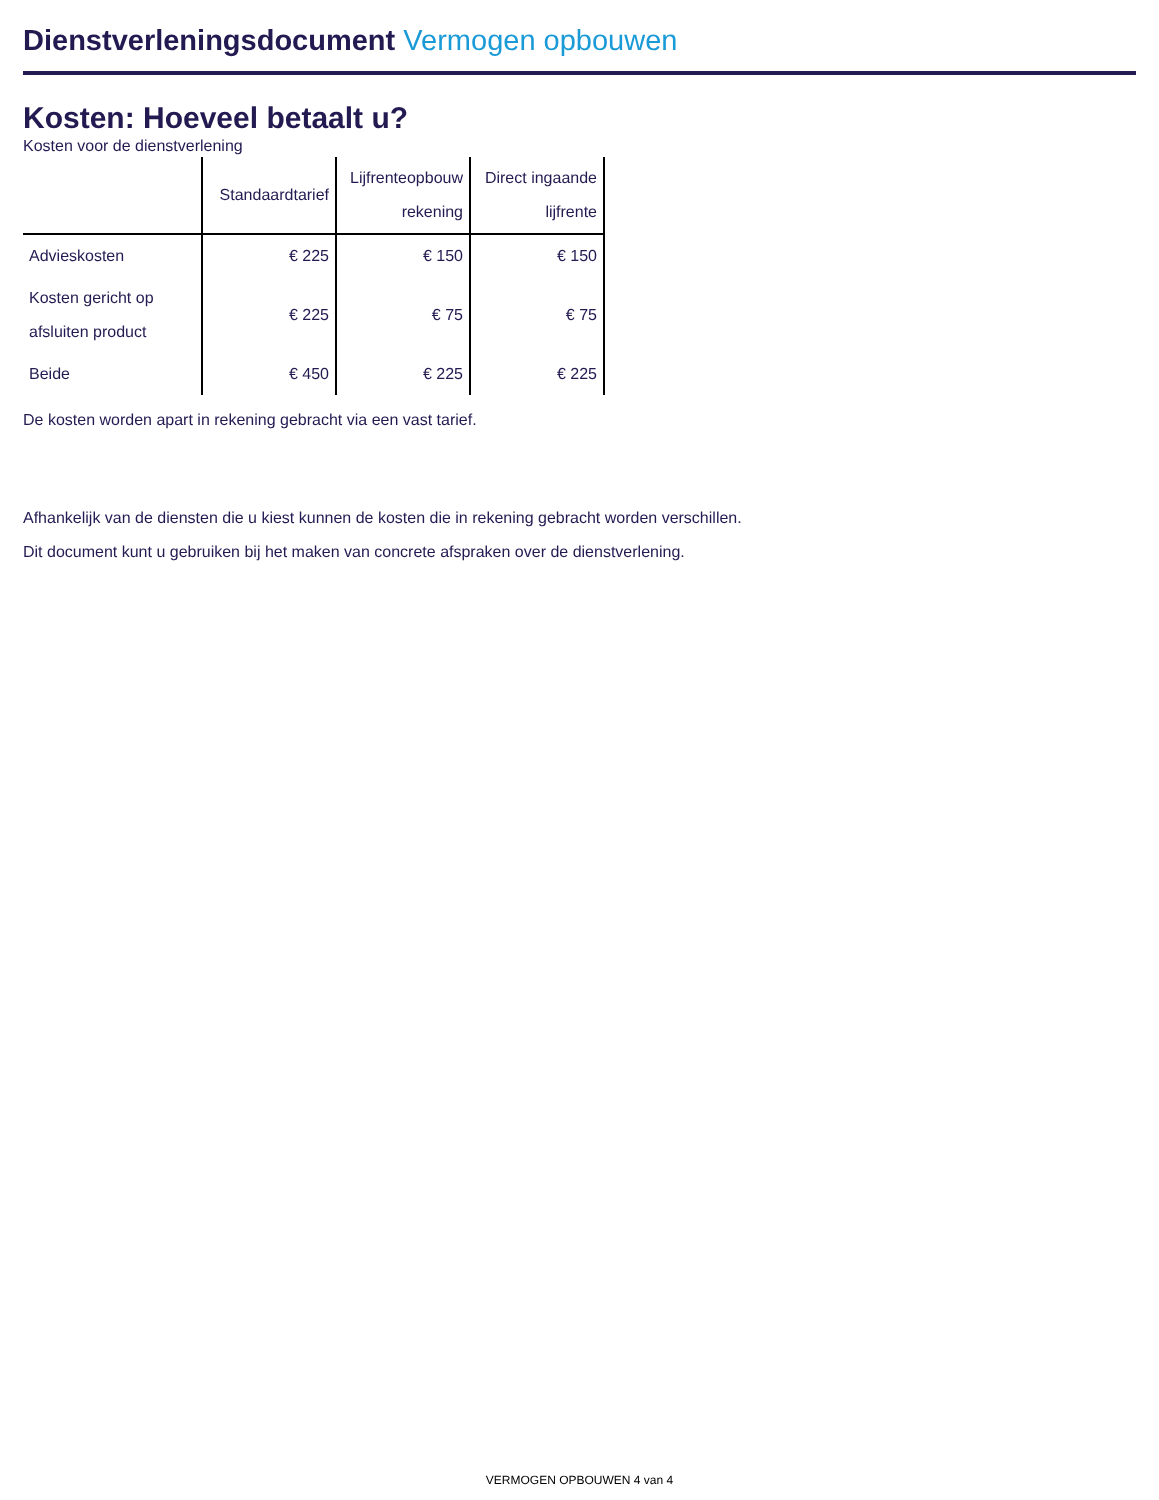Dienstverleningsdocument Vermogen opbouwen
Kosten: Hoeveel betaalt u?
Kosten voor de dienstverlening
| | Standaardtarief | Lijfrenteopbouw rekening | Direct ingaande lijfrente |
| --- | --- | --- | --- |
| Advieskosten | € 225 | € 150 | € 150 |
| Kosten gericht op afsluiten product | € 225 | € 75 | € 75 |
| Beide | € 450 | € 225 | € 225 |
De kosten worden apart in rekening gebracht via een vast tarief.
Afhankelijk van de diensten die u kiest kunnen de kosten die in rekening gebracht worden verschillen.
Dit document kunt u gebruiken bij het maken van concrete afspraken over de dienstverlening.
VERMOGEN OPBOUWEN 4 van 4